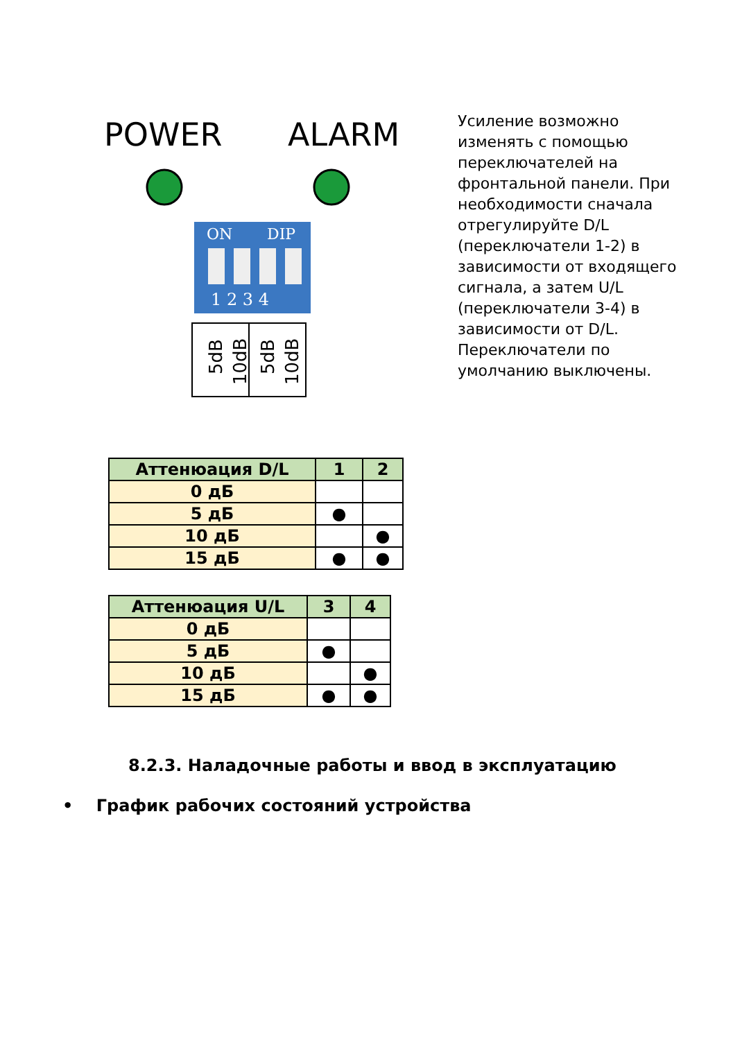POWER
ALARM
ON
DIP
1 2 3 4
5dB
10dB
5dB
10dB
Усиление возможно изменять с помощью переключателей на фронтальной панели. При необходимости сначала отрегулируйте D/L (переключатели 1-2) в зависимости от входящего сигнала, а затем U/L (переключатели 3-4) в зависимости от D/L. Переключатели по умолчанию выключены.
| Аттенюация D/L | 1 | 2 |
| --- | --- | --- |
| 0 дБ | | |
| 5 дБ | ● | |
| 10 дБ | | ● |
| 15 дБ | ● | ● |
| Аттенюация U/L | 3 | 4 |
| --- | --- | --- |
| 0 дБ | | |
| 5 дБ | ● | |
| 10 дБ | | ● |
| 15 дБ | ● | ● |
8.2.3. Наладочные работы и ввод в эксплуатацию
• График рабочих состояний устройства